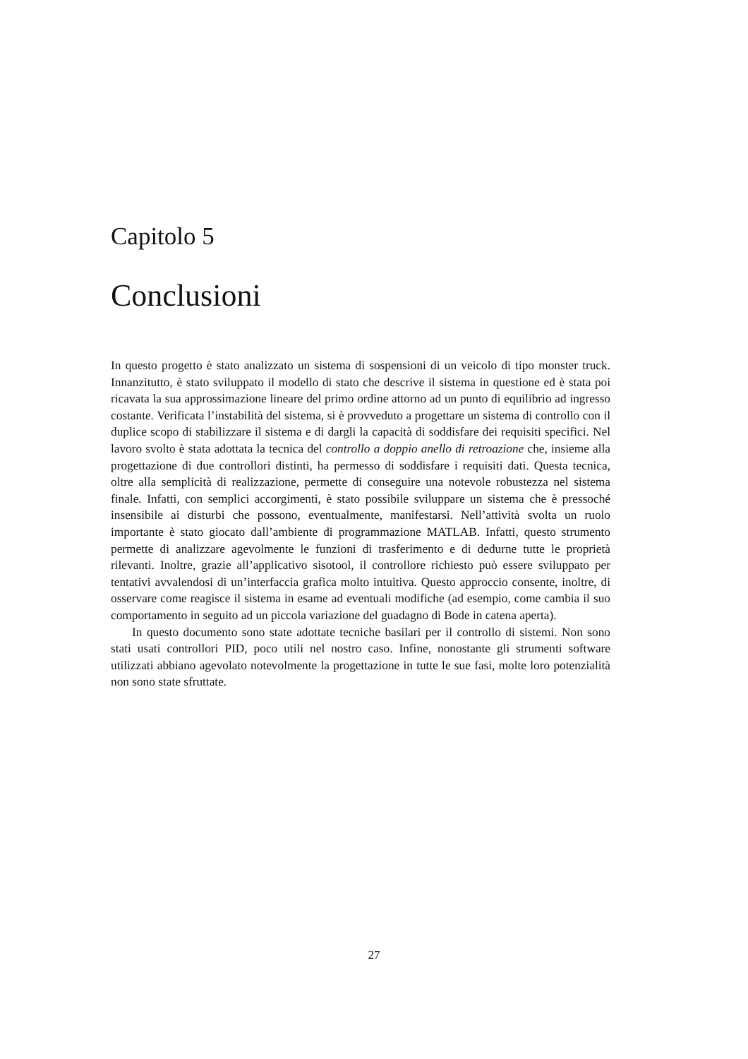Capitolo 5
Conclusioni
In questo progetto è stato analizzato un sistema di sospensioni di un veicolo di tipo monster truck. Innanzitutto, è stato sviluppato il modello di stato che descrive il sistema in questione ed è stata poi ricavata la sua approssimazione lineare del primo ordine attorno ad un punto di equilibrio ad ingresso costante. Verificata l’instabilità del sistema, si è provveduto a progettare un sistema di controllo con il duplice scopo di stabilizzare il sistema e di dargli la capacità di soddisfare dei requisiti specifici. Nel lavoro svolto è stata adottata la tecnica del controllo a doppio anello di retroazione che, insieme alla progettazione di due controllori distinti, ha permesso di soddisfare i requisiti dati. Questa tecnica, oltre alla semplicità di realizzazione, permette di conseguire una notevole robustezza nel sistema finale. Infatti, con semplici accorgimenti, è stato possibile sviluppare un sistema che è pressoché insensibile ai disturbi che possono, eventualmente, manifestarsi. Nell’attività svolta un ruolo importante è stato giocato dall’ambiente di programmazione MATLAB. Infatti, questo strumento permette di analizzare agevolmente le funzioni di trasferimento e di dedurne tutte le proprietà rilevanti. Inoltre, grazie all’applicativo sisotool, il controllore richiesto può essere sviluppato per tentativi avvalendosi di un’interfaccia grafica molto intuitiva. Questo approccio consente, inoltre, di osservare come reagisce il sistema in esame ad eventuali modifiche (ad esempio, come cambia il suo comportamento in seguito ad un piccola variazione del guadagno di Bode in catena aperta).
In questo documento sono state adottate tecniche basilari per il controllo di sistemi. Non sono stati usati controllori PID, poco utili nel nostro caso. Infine, nonostante gli strumenti software utilizzati abbiano agevolato notevolmente la progettazione in tutte le sue fasi, molte loro potenzialità non sono state sfruttate.
27